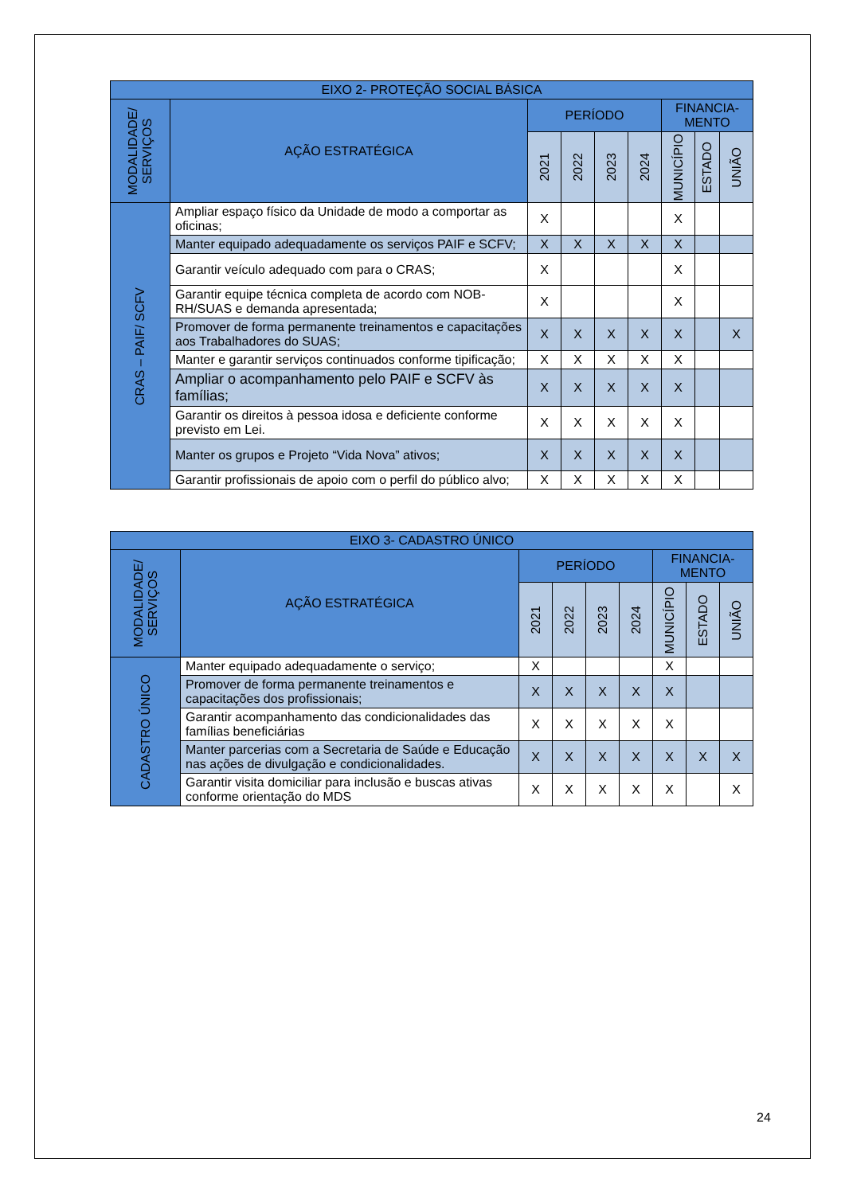| EIXO 2- PROTEÇÃO SOCIAL BÁSICA | | | | | | | | |
| --- | --- | --- | --- | --- | --- | --- | --- | --- |
| MODALIDADE/ SERVIÇOS | AÇÃO ESTRATÉGICA | PERÍODO | | | | FINANCIA- MENTO | | |
| | | 2021 | 2022 | 2023 | 2024 | MUNICÍPIO | ESTADO | UNIÃO |
| CRAS – PAIF/ SCFV | Ampliar espaço físico da Unidade de modo a comportar as oficinas; | X | | | | X | | |
| | Manter equipado adequadamente os serviços PAIF e SCFV; | X | X | X | X | X | | |
| | Garantir veículo adequado com para o CRAS; | X | | | | X | | |
| | Garantir equipe técnica completa de acordo com NOB-RH/SUAS e demanda apresentada; | X | | | | X | | |
| | Promover de forma permanente treinamentos e capacitações aos Trabalhadores do SUAS; | X | X | X | X | X | | X |
| | Manter e garantir serviços continuados conforme tipificação; | X | X | X | X | X | | |
| | Ampliar o acompanhamento pelo PAIF e SCFV às famílias; | X | X | X | X | X | | |
| | Garantir os direitos à pessoa idosa e deficiente conforme previsto em Lei. | X | X | X | X | X | | |
| | Manter os grupos e Projeto “Vida Nova” ativos; | X | X | X | X | X | | |
| | Garantir profissionais de apoio com o perfil do público alvo; | X | X | X | X | X | | |
| EIXO 3- CADASTRO ÚNICO | | | | | | | | |
| --- | --- | --- | --- | --- | --- | --- | --- | --- |
| MODALIDADE/ SERVIÇOS | AÇÃO ESTRATÉGICA | PERÍODO | | | | FINANCIA- MENTO | | |
| | | 2021 | 2022 | 2023 | 2024 | MUNICÍPIO | ESTADO | UNIÃO |
| CADASTRO ÚNICO | Manter equipado adequadamente o serviço; | X | | | | X | | |
| | Promover de forma permanente treinamentos e capacitações dos profissionais; | X | X | X | X | X | | |
| | Garantir acompanhamento das condicionalidades das famílias beneficiárias | X | X | X | X | X | | |
| | Manter parcerias com a Secretaria de Saúde e Educação nas ações de divulgação e condicionalidades. | X | X | X | X | X | X | X |
| | Garantir visita domiciliar para inclusão e buscas ativas conforme orientação do MDS | X | X | X | X | X | | X |
24